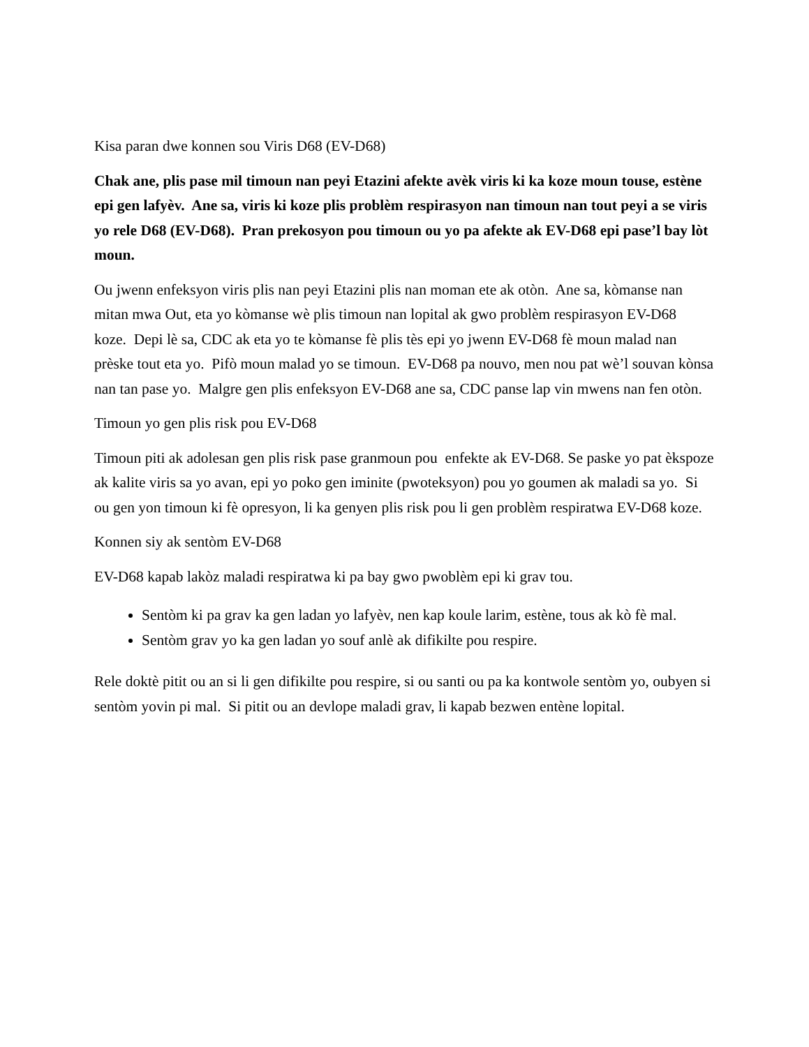Kisa paran dwe konnen sou Viris D68 (EV-D68)
Chak ane, plis pase mil timoun nan peyi Etazini afekte avèk viris ki ka koze moun touse, estène epi gen lafyèv. Ane sa, viris ki koze plis problèm respirasyon nan timoun nan tout peyi a se viris yo rele D68 (EV-D68). Pran prekosyon pou timoun ou yo pa afekte ak EV-D68 epi pase’l bay lòt moun.
Ou jwenn enfeksyon viris plis nan peyi Etazini plis nan moman ete ak otòn. Ane sa, kòmanse nan mitan mwa Out, eta yo kòmanse wè plis timoun nan lopital ak gwo problèm respirasyon EV-D68 koze. Depi lè sa, CDC ak eta yo te kòmanse fè plis tès epi yo jwenn EV-D68 fè moun malad nan prèske tout eta yo. Pifò moun malad yo se timoun. EV-D68 pa nouvo, men nou pat wè’l souvan kònsa nan tan pase yo. Malgre gen plis enfeksyon EV-D68 ane sa, CDC panse lap vin mwens nan fen otòn.
Timoun yo gen plis risk pou EV-D68
Timoun piti ak adolesan gen plis risk pase granmoun pou enfekte ak EV-D68. Se paske yo pat èkspoze ak kalite viris sa yo avan, epi yo poko gen iminite (pwoteksyon) pou yo goumen ak maladi sa yo. Si ou gen yon timoun ki fè opresyon, li ka genyen plis risk pou li gen problèm respiratwa EV-D68 koze.
Konnen siy ak sentòm EV-D68
EV-D68 kapab lakòz maladi respiratwa ki pa bay gwo pwoblèm epi ki grav tou.
Sentòm ki pa grav ka gen ladan yo lafyèv, nen kap koule larim, estène, tous ak kò fè mal.
Sentòm grav yo ka gen ladan yo souf anlè ak difikilte pou respire.
Rele doktè pitit ou an si li gen difikilte pou respire, si ou santi ou pa ka kontwole sentòm yo, oubyen si sentòm yovin pi mal. Si pitit ou an devlope maladi grav, li kapab bezwen entène lopital.